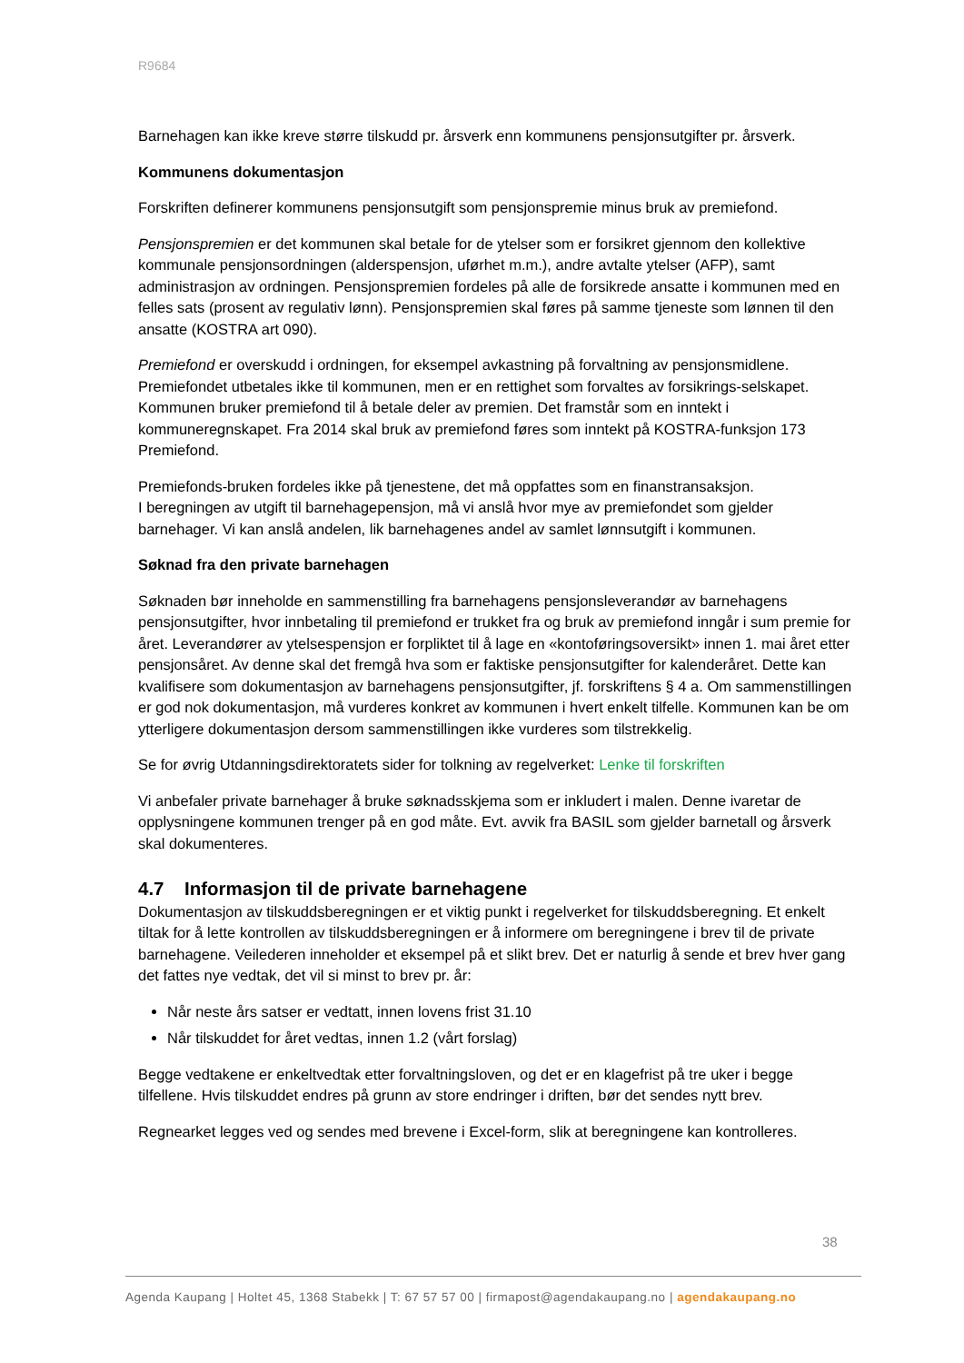R9684
Barnehagen kan ikke kreve større tilskudd pr. årsverk enn kommunens pensjonsutgifter pr. årsverk.
Kommunens dokumentasjon
Forskriften definerer kommunens pensjonsutgift som pensjonspremie minus bruk av premiefond.
Pensjonspremien er det kommunen skal betale for de ytelser som er forsikret gjennom den kollektive kommunale pensjonsordningen (alderspensjon, uførhet m.m.), andre avtalte ytelser (AFP), samt administrasjon av ordningen. Pensjonspremien fordeles på alle de forsikrede ansatte i kommunen med en felles sats (prosent av regulativ lønn). Pensjonspremien skal føres på samme tjeneste som lønnen til den ansatte (KOSTRA art 090).
Premiefond er overskudd i ordningen, for eksempel avkastning på forvaltning av pensjonsmidlene. Premiefondet utbetales ikke til kommunen, men er en rettighet som forvaltes av forsikrings-selskapet. Kommunen bruker premiefond til å betale deler av premien. Det framstår som en inntekt i kommuneregnskapet. Fra 2014 skal bruk av premiefond føres som inntekt på KOSTRA-funksjon 173 Premiefond.
Premiefonds-bruken fordeles ikke på tjenestene, det må oppfattes som en finanstransaksjon.
I beregningen av utgift til barnehagepensjon, må vi anslå hvor mye av premiefondet som gjelder barnehager. Vi kan anslå andelen, lik barnehagenes andel av samlet lønnsutgift i kommunen.
Søknad fra den private barnehagen
Søknaden bør inneholde en sammenstilling fra barnehagens pensjonsleverandør av barnehagens pensjonsutgifter, hvor innbetaling til premiefond er trukket fra og bruk av premiefond inngår i sum premie for året. Leverandører av ytelsespensjon er forpliktet til å lage en «kontoføringsoversikt» innen 1. mai året etter pensjonsåret. Av denne skal det fremgå hva som er faktiske pensjonsutgifter for kalenderåret. Dette kan kvalifisere som dokumentasjon av barnehagens pensjonsutgifter, jf. forskriftens § 4 a. Om sammenstillingen er god nok dokumentasjon, må vurderes konkret av kommunen i hvert enkelt tilfelle. Kommunen kan be om ytterligere dokumentasjon dersom sammenstillingen ikke vurderes som tilstrekkelig.
Se for øvrig Utdanningsdirektoratets sider for tolkning av regelverket: Lenke til forskriften
Vi anbefaler private barnehager å bruke søknadsskjema som er inkludert i malen. Denne ivaretar de opplysningene kommunen trenger på en god måte. Evt. avvik fra BASIL som gjelder barnetall og årsverk skal dokumenteres.
4.7 Informasjon til de private barnehagene
Dokumentasjon av tilskuddsberegningen er et viktig punkt i regelverket for tilskuddsberegning. Et enkelt tiltak for å lette kontrollen av tilskuddsberegningen er å informere om beregningene i brev til de private barnehagene. Veilederen inneholder et eksempel på et slikt brev. Det er naturlig å sende et brev hver gang det fattes nye vedtak, det vil si minst to brev pr. år:
Når neste års satser er vedtatt, innen lovens frist 31.10
Når tilskuddet for året vedtas, innen 1.2 (vårt forslag)
Begge vedtakene er enkeltvedtak etter forvaltningsloven, og det er en klagefrist på tre uker i begge tilfellene. Hvis tilskuddet endres på grunn av store endringer i driften, bør det sendes nytt brev.
Regnearket legges ved og sendes med brevene i Excel-form, slik at beregningene kan kontrolleres.
38
Agenda Kaupang | Holtet 45, 1368 Stabekk | T: 67 57 57 00 | firmapost@agendakaupang.no | agendakaupang.no